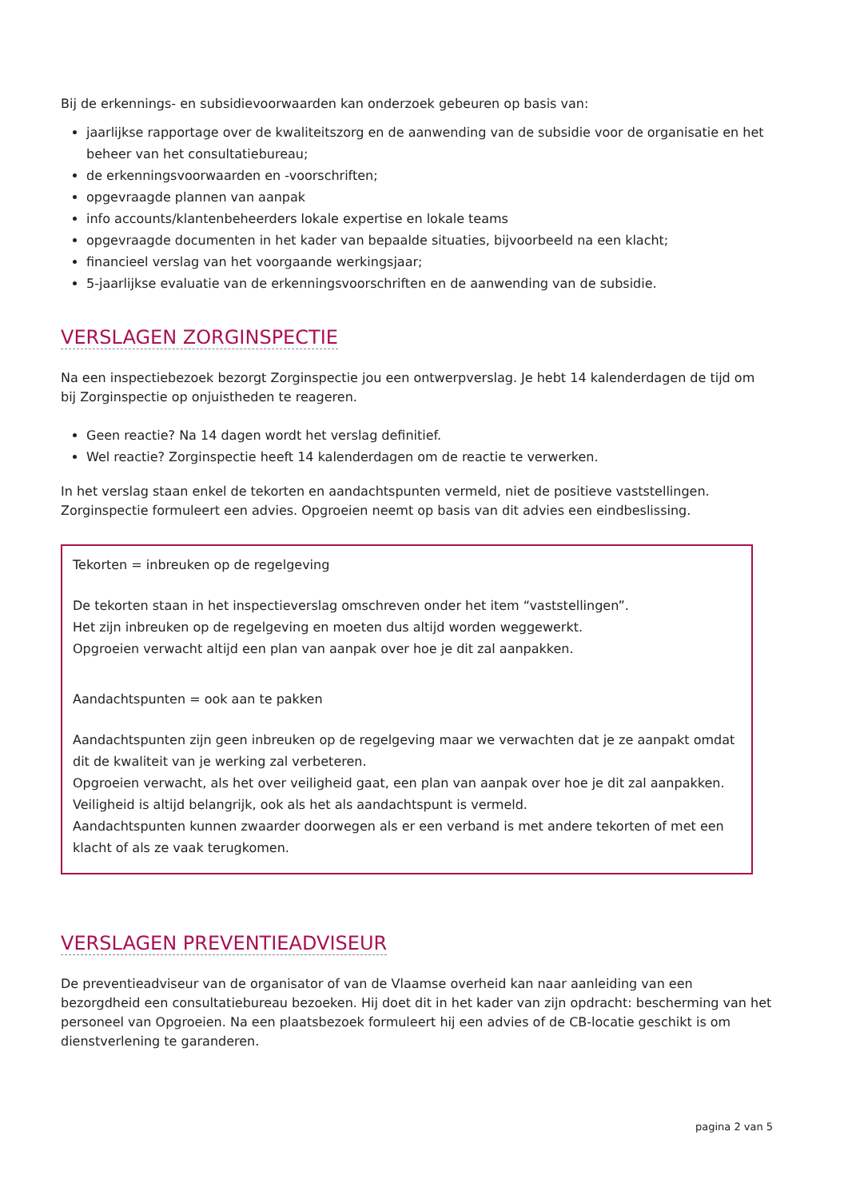Bij de erkennings- en subsidievoorwaarden kan onderzoek gebeuren op basis van:
jaarlijkse rapportage over de kwaliteitszorg en de aanwending van de subsidie voor de organisatie en het beheer van het consultatiebureau;
de erkenningsvoorwaarden en -voorschriften;
opgevraagde plannen van aanpak
info accounts/klantenbeheerders lokale expertise en lokale teams
opgevraagde documenten in het kader van bepaalde situaties, bijvoorbeeld na een klacht;
financieel verslag van het voorgaande werkingsjaar;
5-jaarlijkse evaluatie van de erkenningsvoorschriften en de aanwending van de subsidie.
VERSLAGEN ZORGINSPECTIE
Na een inspectiebezoek bezorgt Zorginspectie jou een ontwerpverslag. Je hebt 14 kalenderdagen de tijd om bij Zorginspectie op onjuistheden te reageren.
Geen reactie? Na 14 dagen wordt het verslag definitief.
Wel reactie? Zorginspectie heeft 14 kalenderdagen om de reactie te verwerken.
In het verslag staan enkel de tekorten en aandachtspunten vermeld, niet de positieve vaststellingen. Zorginspectie formuleert een advies. Opgroeien neemt op basis van dit advies een eindbeslissing.
Tekorten = inbreuken op de regelgeving
De tekorten staan in het inspectieverslag omschreven onder het item “vaststellingen”.
Het zijn inbreuken op de regelgeving en moeten dus altijd worden weggewerkt.
Opgroeien verwacht altijd een plan van aanpak over hoe je dit zal aanpakken.
Aandachtspunten = ook aan te pakken
Aandachtspunten zijn geen inbreuken op de regelgeving maar we verwachten dat je ze aanpakt omdat dit de kwaliteit van je werking zal verbeteren.
Opgroeien verwacht, als het over veiligheid gaat, een plan van aanpak over hoe je dit zal aanpakken. Veiligheid is altijd belangrijk, ook als het als aandachtspunt is vermeld.
Aandachtspunten kunnen zwaarder doorwegen als er een verband is met andere tekorten of met een klacht of als ze vaak terugkomen.
VERSLAGEN PREVENTIEADVISEUR
De preventieadviseur van de organisator of van de Vlaamse overheid kan naar aanleiding van een bezorgdheid een consultatiebureau bezoeken. Hij doet dit in het kader van zijn opdracht: bescherming van het personeel van Opgroeien. Na een plaatsbezoek formuleert hij een advies of de CB-locatie geschikt is om dienstverlening te garanderen.
pagina 2 van 5